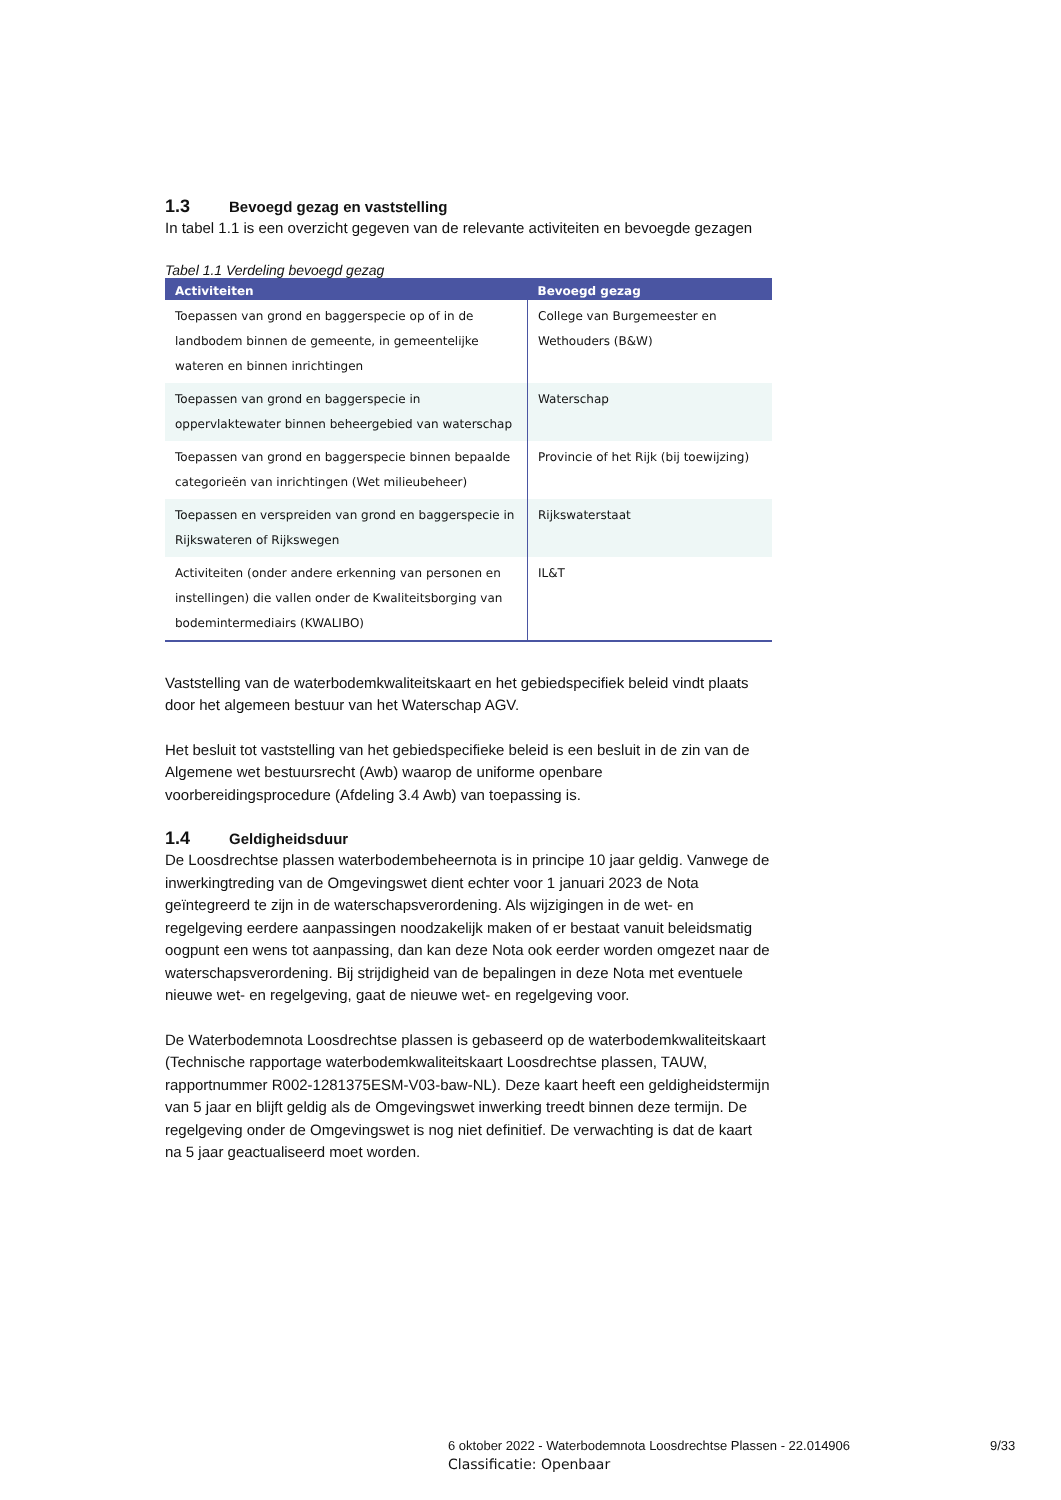1.3 Bevoegd gezag en vaststelling
In tabel 1.1 is een overzicht gegeven van de relevante activiteiten en bevoegde gezagen
Tabel 1.1 Verdeling bevoegd gezag
| Activiteiten | Bevoegd gezag |
| --- | --- |
| Toepassen van grond en baggerspecie op of in de landbodem binnen de gemeente, in gemeentelijke wateren en binnen inrichtingen | College van Burgemeester en Wethouders (B&W) |
| Toepassen van grond en baggerspecie in oppervlaktewater binnen beheergebied van waterschap | Waterschap |
| Toepassen van grond en baggerspecie binnen bepaalde categorieën van inrichtingen (Wet milieubeheer) | Provincie of het Rijk (bij toewijzing) |
| Toepassen en verspreiden van grond en baggerspecie in Rijkswateren of Rijkswegen | Rijkswaterstaat |
| Activiteiten (onder andere erkenning van personen en instellingen) die vallen onder de Kwaliteitsborging van bodemintermediairs (KWALIBO) | IL&T |
Vaststelling van de waterbodemkwaliteitskaart en het gebiedspecifiek beleid vindt plaats door het algemeen bestuur van het Waterschap AGV.
Het besluit tot vaststelling van het gebiedspecifieke beleid is een besluit in de zin van de Algemene wet bestuursrecht (Awb) waarop de uniforme openbare voorbereidingsprocedure (Afdeling 3.4 Awb) van toepassing is.
1.4 Geldigheidsduur
De Loosdrechtse plassen waterbodembeheernota is in principe 10 jaar geldig. Vanwege de inwerkingtreding van de Omgevingswet dient echter voor 1 januari 2023 de Nota geïntegreerd te zijn in de waterschapsverordening. Als wijzigingen in de wet- en regelgeving eerdere aanpassingen noodzakelijk maken of er bestaat vanuit beleidsmatig oogpunt een wens tot aanpassing, dan kan deze Nota ook eerder worden omgezet naar de waterschapsverordening. Bij strijdigheid van de bepalingen in deze Nota met eventuele nieuwe wet- en regelgeving, gaat de nieuwe wet- en regelgeving voor.
De Waterbodemnota Loosdrechtse plassen is gebaseerd op de waterbodemkwaliteitskaart (Technische rapportage waterbodemkwaliteitskaart Loosdrechtse plassen, TAUW, rapportnummer R002-1281375ESM-V03-baw-NL). Deze kaart heeft een geldigheidstermijn van 5 jaar en blijft geldig als de Omgevingswet inwerking treedt binnen deze termijn. De regelgeving onder de Omgevingswet is nog niet definitief. De verwachting is dat de kaart na 5 jaar geactualiseerd moet worden.
6 oktober 2022 - Waterbodemnota Loosdrechtse Plassen - 22.014906
9/33
Classificatie: Openbaar